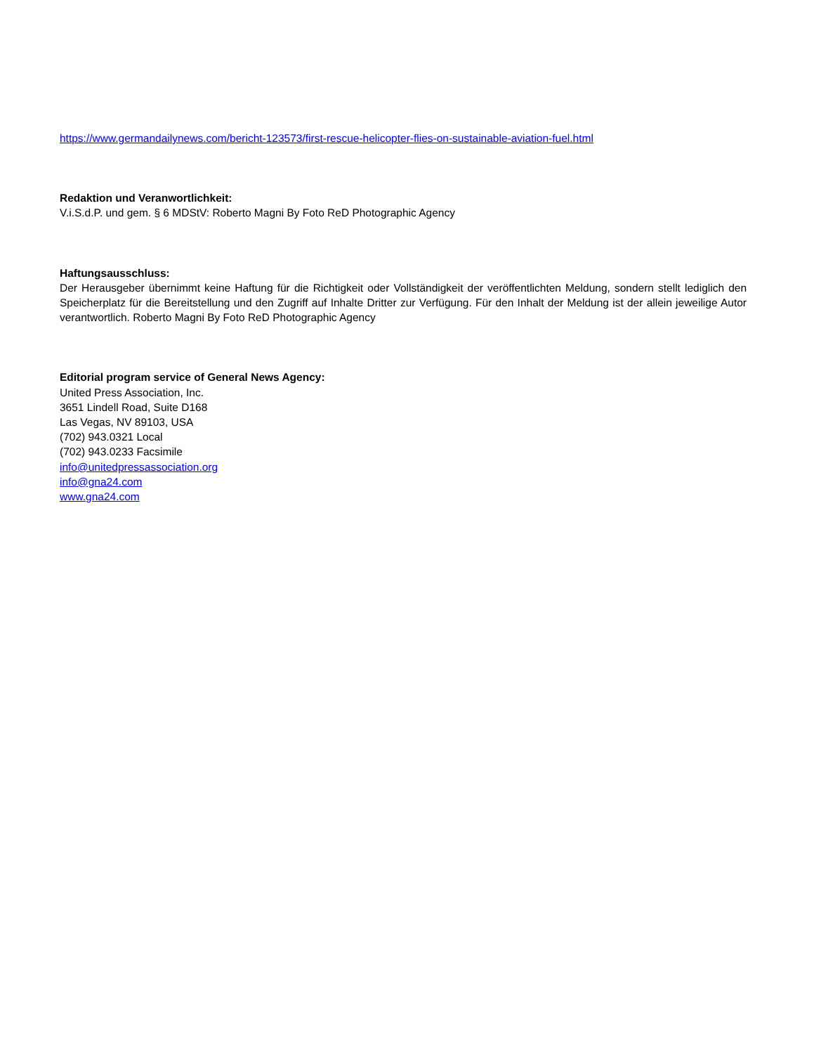https://www.germandailynews.com/bericht-123573/first-rescue-helicopter-flies-on-sustainable-aviation-fuel.html
Redaktion und Veranwortlichkeit:
V.i.S.d.P. und gem. § 6 MDStV: Roberto Magni By Foto ReD Photographic Agency
Haftungsausschluss:
Der Herausgeber übernimmt keine Haftung für die Richtigkeit oder Vollständigkeit der veröffentlichten Meldung, sondern stellt lediglich den Speicherplatz für die Bereitstellung und den Zugriff auf Inhalte Dritter zur Verfügung. Für den Inhalt der Meldung ist der allein jeweilige Autor verantwortlich. Roberto Magni By Foto ReD Photographic Agency
Editorial program service of General News Agency:
United Press Association, Inc.
3651 Lindell Road, Suite D168
Las Vegas, NV 89103, USA
(702) 943.0321 Local
(702) 943.0233 Facsimile
info@unitedpressassociation.org
info@gna24.com
www.gna24.com